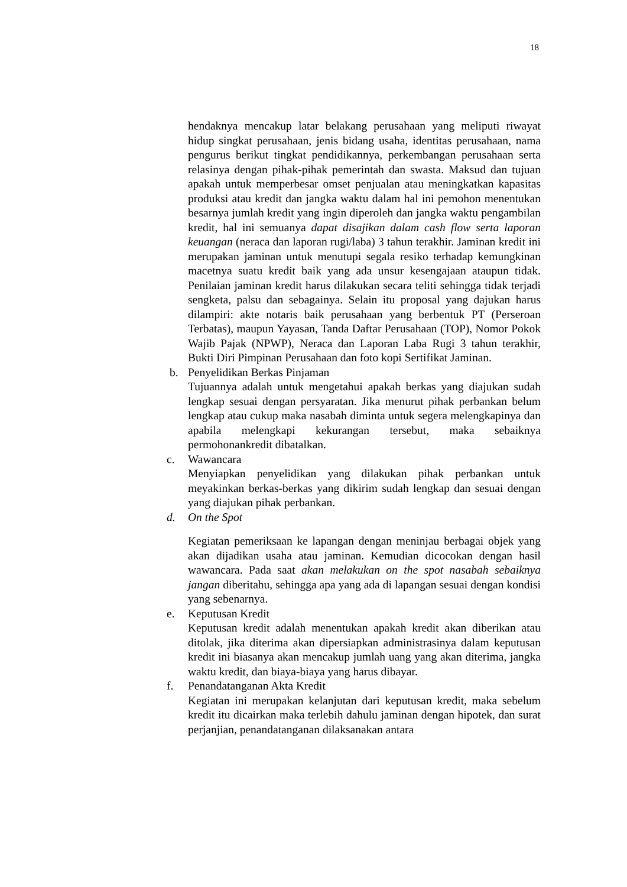18
hendaknya mencakup latar belakang perusahaan yang meliputi riwayat hidup singkat perusahaan, jenis bidang usaha, identitas perusahaan, nama pengurus berikut tingkat pendidikannya, perkembangan perusahaan serta relasinya dengan pihak-pihak pemerintah dan swasta. Maksud dan tujuan apakah untuk memperbesar omset penjualan atau meningkatkan kapasitas produksi atau kredit dan jangka waktu dalam hal ini pemohon menentukan besarnya jumlah kredit yang ingin diperoleh dan jangka waktu pengambilan kredit, hal ini semuanya dapat disajikan dalam cash flow serta laporan keuangan (neraca dan laporan rugi/laba) 3 tahun terakhir. Jaminan kredit ini merupakan jaminan untuk menutupi segala resiko terhadap kemungkinan macetnya suatu kredit baik yang ada unsur kesengajaan ataupun tidak. Penilaian jaminan kredit harus dilakukan secara teliti sehingga tidak terjadi sengketa, palsu dan sebagainya. Selain itu proposal yang dajukan harus dilampiri: akte notaris baik perusahaan yang berbentuk PT (Perseroan Terbatas), maupun Yayasan, Tanda Daftar Perusahaan (TOP), Nomor Pokok Wajib Pajak (NPWP), Neraca dan Laporan Laba Rugi 3 tahun terakhir, Bukti Diri Pimpinan Perusahaan dan foto kopi Sertifikat Jaminan.
b. Penyelidikan Berkas Pinjaman
Tujuannya adalah untuk mengetahui apakah berkas yang diajukan sudah lengkap sesuai dengan persyaratan. Jika menurut pihak perbankan belum lengkap atau cukup maka nasabah diminta untuk segera melengkapinya dan apabila melengkapi kekurangan tersebut, maka sebaiknya permohonankredit dibatalkan.
c. Wawancara
Menyiapkan penyelidikan yang dilakukan pihak perbankan untuk meyakinkan berkas-berkas yang dikirim sudah lengkap dan sesuai dengan yang diajukan pihak perbankan.
d. On the Spot
Kegiatan pemeriksaan ke lapangan dengan meninjau berbagai objek yang akan dijadikan usaha atau jaminan. Kemudian dicocokan dengan hasil wawancara. Pada saat akan melakukan on the spot nasabah sebaiknya jangan diberitahu, sehingga apa yang ada di lapangan sesuai dengan kondisi yang sebenarnya.
e. Keputusan Kredit
Keputusan kredit adalah menentukan apakah kredit akan diberikan atau ditolak, jika diterima akan dipersiapkan administrasinya dalam keputusan kredit ini biasanya akan mencakup jumlah uang yang akan diterima, jangka waktu kredit, dan biaya-biaya yang harus dibayar.
f. Penandatanganan Akta Kredit
Kegiatan ini merupakan kelanjutan dari keputusan kredit, maka sebelum kredit itu dicairkan maka terlebih dahulu jaminan dengan hipotek, dan surat perjanjian, penandatanganan dilaksanakan antara